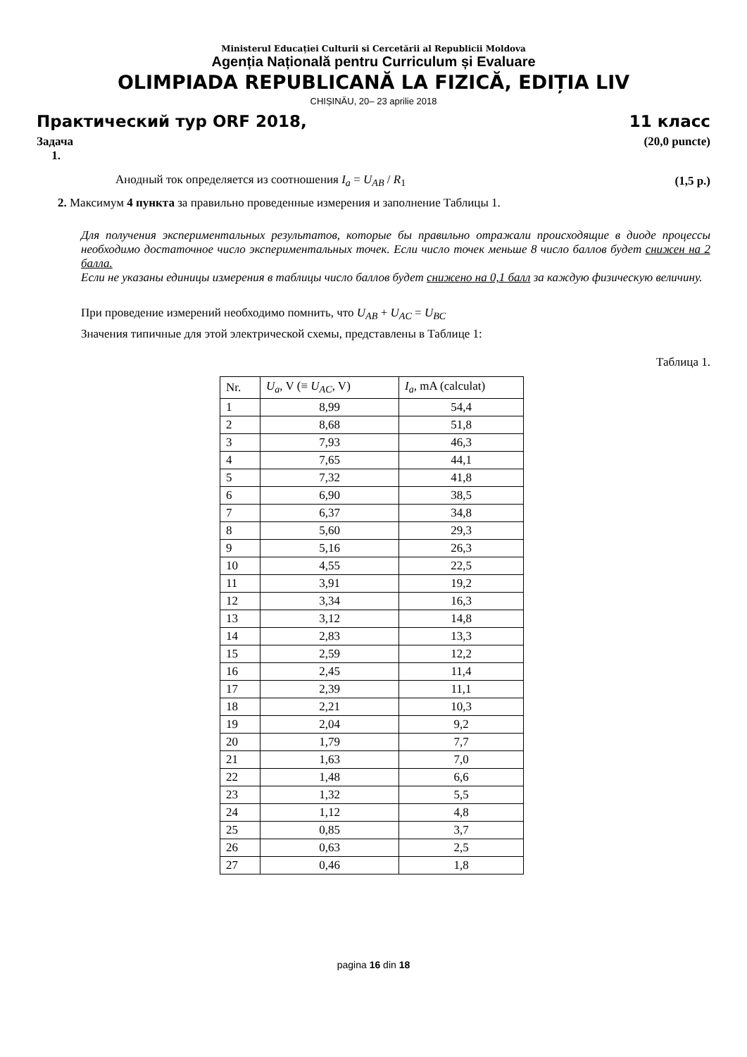Ministerul Educației Culturii si Cercetării al Republicii Moldova
Agenția Națională pentru Curriculum și Evaluare
OLIMPIADA REPUBLICANĂ LA FIZICĂ, EDIȚIA LIV
CHIȘINĂU, 20– 23 aprilie 2018
Практический тур ORF 2018, 11 класс
Задача
1. (20,0 puncte)
Анодный ток определяется из соотношения I<sub>a</sub> = U<sub>AB</sub> / R<sub>1</sub> (1,5 p.)
2. Максимум 4 пункта за правильно проведенные измерения и заполнение Таблицы 1.
Для получения экспериментальных результатов, которые бы правильно отражали происходящие в диоде процессы необходимо достаточное число экспериментальных точек. Если число точек меньше 8 число баллов будет снижен на 2 балла.
Если не указаны единицы измерения в таблицы число баллов будет снижено на 0,1 балл за каждую физическую величину.
При проведение измерений необходимо помнить, что U<sub>AB</sub> + U<sub>AC</sub> = U<sub>BC</sub>
Значения типичные для этой электрической схемы, представлены в Таблице 1:
Таблица 1.
| Nr. | U<sub>a</sub> , V (≡ U<sub>AC</sub> , V) | I<sub>a</sub> , mA (calculat) |
| --- | --- | --- |
| 1 | 8,99 | 54,4 |
| 2 | 8,68 | 51,8 |
| 3 | 7,93 | 46,3 |
| 4 | 7,65 | 44,1 |
| 5 | 7,32 | 41,8 |
| 6 | 6,90 | 38,5 |
| 7 | 6,37 | 34,8 |
| 8 | 5,60 | 29,3 |
| 9 | 5,16 | 26,3 |
| 10 | 4,55 | 22,5 |
| 11 | 3,91 | 19,2 |
| 12 | 3,34 | 16,3 |
| 13 | 3,12 | 14,8 |
| 14 | 2,83 | 13,3 |
| 15 | 2,59 | 12,2 |
| 16 | 2,45 | 11,4 |
| 17 | 2,39 | 11,1 |
| 18 | 2,21 | 10,3 |
| 19 | 2,04 | 9,2 |
| 20 | 1,79 | 7,7 |
| 21 | 1,63 | 7,0 |
| 22 | 1,48 | 6,6 |
| 23 | 1,32 | 5,5 |
| 24 | 1,12 | 4,8 |
| 25 | 0,85 | 3,7 |
| 26 | 0,63 | 2,5 |
| 27 | 0,46 | 1,8 |
pagina 16 din 18